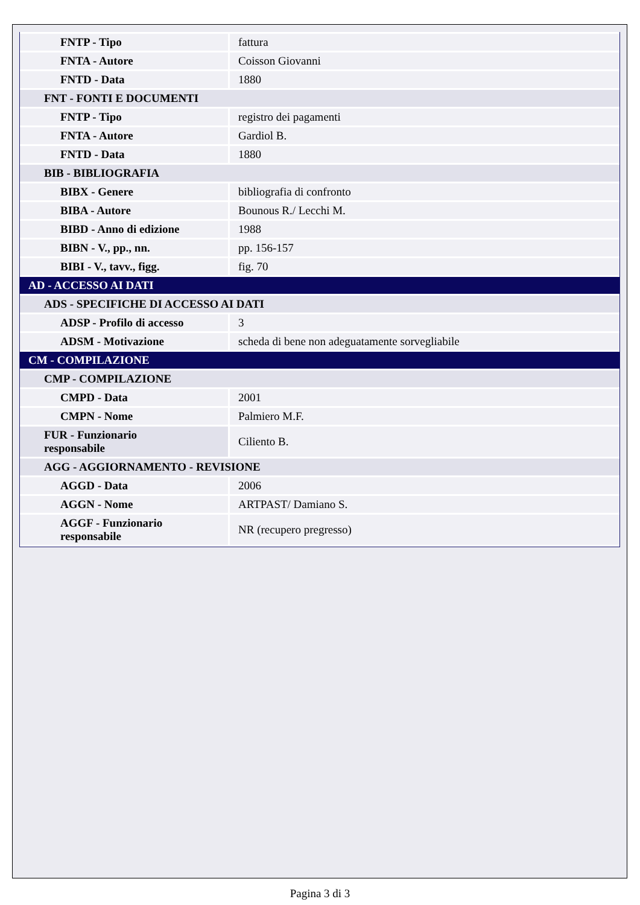| FNTP - Tipo | fattura |
| FNTA - Autore | Coisson Giovanni |
| FNTD - Data | 1880 |
| FNT - FONTI E DOCUMENTI | |
| FNTP - Tipo | registro dei pagamenti |
| FNTA - Autore | Gardiol B. |
| FNTD - Data | 1880 |
| BIB - BIBLIOGRAFIA | |
| BIBX - Genere | bibliografia di confronto |
| BIBA - Autore | Bounous R./ Lecchi M. |
| BIBD - Anno di edizione | 1988 |
| BIBN - V., pp., nn. | pp. 156-157 |
| BIBI - V., tavv., figg. | fig. 70 |
| AD - ACCESSO AI DATI | |
| ADS - SPECIFICHE DI ACCESSO AI DATI | |
| ADSP - Profilo di accesso | 3 |
| ADSM - Motivazione | scheda di bene non adeguatamente sorvegliabile |
| CM - COMPILAZIONE | |
| CMP - COMPILAZIONE | |
| CMPD - Data | 2001 |
| CMPN - Nome | Palmiero M.F. |
| FUR - Funzionario responsabile | Ciliento B. |
| AGG - AGGIORNAMENTO - REVISIONE | |
| AGGD - Data | 2006 |
| AGGN - Nome | ARTPAST/ Damiano S. |
| AGGF - Funzionario responsabile | NR (recupero pregresso) |
Pagina 3 di 3